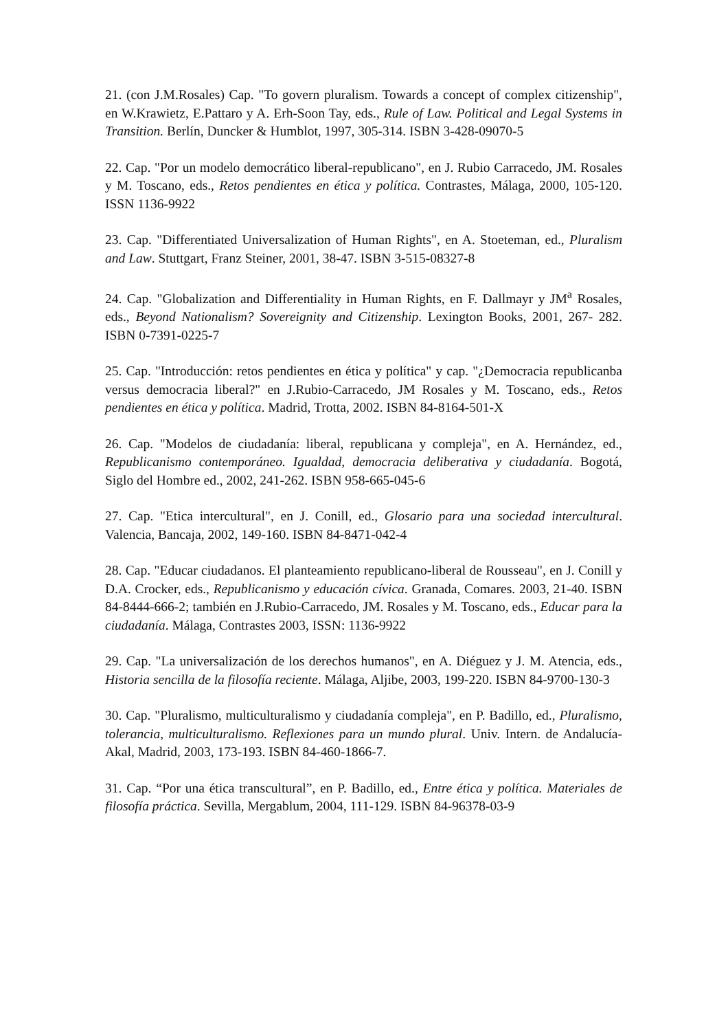21. (con J.M.Rosales) Cap. "To govern pluralism. Towards a concept of complex citizenship", en W.Krawietz, E.Pattaro y A. Erh-Soon Tay, eds., Rule of Law. Political and Legal Systems in Transition. Berlín, Duncker & Humblot, 1997, 305-314. ISBN 3-428-09070-5
22. Cap. "Por un modelo democrático liberal-republicano", en J. Rubio Carracedo, JM. Rosales y M. Toscano, eds., Retos pendientes en ética y política. Contrastes, Málaga, 2000, 105-120. ISSN 1136-9922
23. Cap. "Differentiated Universalization of Human Rights", en A. Stoeteman, ed., Pluralism and Law. Stuttgart, Franz Steiner, 2001, 38-47. ISBN 3-515-08327-8
24. Cap. "Globalization and Differentiality in Human Rights, en F. Dallmayr y JM<sup>a</sup> Rosales, eds., Beyond Nationalism? Sovereignity and Citizenship. Lexington Books, 2001, 267- 282. ISBN 0-7391-0225-7
25. Cap. "Introducción: retos pendientes en ética y política" y cap. "¿Democracia republicanba versus democracia liberal?" en J.Rubio-Carracedo, JM Rosales y M. Toscano, eds., Retos pendientes en ética y política. Madrid, Trotta, 2002. ISBN 84-8164-501-X
26. Cap. "Modelos de ciudadanía: liberal, republicana y compleja", en A. Hernández, ed., Republicanismo contemporáneo. Igualdad, democracia deliberativa y ciudadanía. Bogotá, Siglo del Hombre ed., 2002, 241-262. ISBN 958-665-045-6
27. Cap. "Etica intercultural", en J. Conill, ed., Glosario para una sociedad intercultural. Valencia, Bancaja, 2002, 149-160. ISBN 84-8471-042-4
28. Cap. "Educar ciudadanos. El planteamiento republicano-liberal de Rousseau", en J. Conill y D.A. Crocker, eds., Republicanismo y educación cívica. Granada, Comares. 2003, 21-40. ISBN 84-8444-666-2; también en J.Rubio-Carracedo, JM. Rosales y M. Toscano, eds., Educar para la ciudadanía. Málaga, Contrastes 2003, ISSN: 1136-9922
29. Cap. "La universalización de los derechos humanos", en A. Diéguez y J. M. Atencia, eds., Historia sencilla de la filosofía reciente. Málaga, Aljibe, 2003, 199-220. ISBN 84-9700-130-3
30. Cap. "Pluralismo, multiculturalismo y ciudadanía compleja", en P. Badillo, ed., Pluralismo, tolerancia, multiculturalismo. Reflexiones para un mundo plural. Univ. Intern. de Andalucía-Akal, Madrid, 2003, 173-193. ISBN 84-460-1866-7.
31. Cap. “Por una ética transcultural”, en P. Badillo, ed., Entre ética y política. Materiales de filosofía práctica. Sevilla, Mergablum, 2004, 111-129. ISBN 84-96378-03-9